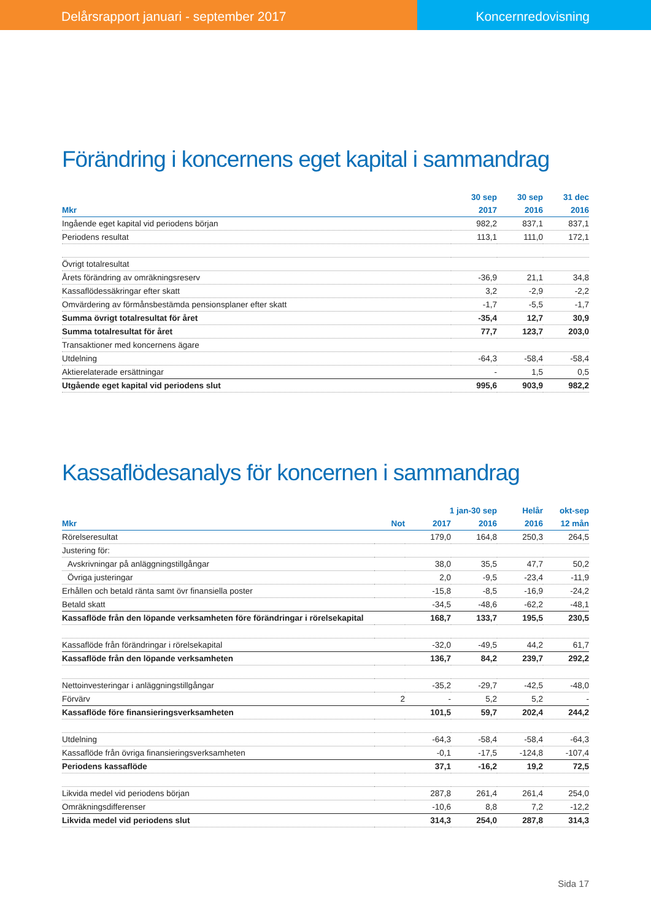Delårsrapport januari - september 2017
Koncernredovisning
Förändring i koncernens eget kapital i sammandrag
| | 30 sep | 30 sep | 31 dec |
| --- | --- | --- | --- |
| Mkr | 2017 | 2016 | 2016 |
| Ingående eget kapital vid periodens början | 982,2 | 837,1 | 837,1 |
| Periodens resultat | 113,1 | 111,0 | 172,1 |
| Övrigt totalresultat | | | |
| Årets förändring av omräkningsreserv | -36,9 | 21,1 | 34,8 |
| Kassaflödessäkringar efter skatt | 3,2 | -2,9 | -2,2 |
| Omvärdering av förmånsbestämda pensionsplaner efter skatt | -1,7 | -5,5 | -1,7 |
| Summa övrigt totalresultat för året | -35,4 | 12,7 | 30,9 |
| Summa totalresultat för året | 77,7 | 123,7 | 203,0 |
| Transaktioner med koncernens ägare | | | |
| Utdelning | -64,3 | -58,4 | -58,4 |
| Aktierelaterade ersättningar | - | 1,5 | 0,5 |
| Utgående eget kapital vid periodens slut | 995,6 | 903,9 | 982,2 |
Kassaflödesanalys för koncernen i sammandrag
| | | 1 jan-30 sep | | Helår | okt-sep |
| --- | --- | --- | --- | --- | --- |
| Mkr | Not | 2017 | 2016 | 2016 | 12 mån |
| Rörelseresultat | | 179,0 | 164,8 | 250,3 | 264,5 |
| Justering för: | | | | | |
| Avskrivningar på anläggningstillgångar | | 38,0 | 35,5 | 47,7 | 50,2 |
| Övriga justeringar | | 2,0 | -9,5 | -23,4 | -11,9 |
| Erhållen och betald ränta samt övr finansiella poster | | -15,8 | -8,5 | -16,9 | -24,2 |
| Betald skatt | | -34,5 | -48,6 | -62,2 | -48,1 |
| Kassaflöde från den löpande verksamheten före förändringar i rörelsekapital | | 168,7 | 133,7 | 195,5 | 230,5 |
| Kassaflöde från förändringar i rörelsekapital | | -32,0 | -49,5 | 44,2 | 61,7 |
| Kassaflöde från den löpande verksamheten | | 136,7 | 84,2 | 239,7 | 292,2 |
| Nettoinvesteringar i anläggningstillgångar | | -35,2 | -29,7 | -42,5 | -48,0 |
| Förvärv | 2 | - | 5,2 | 5,2 | - |
| Kassaflöde före finansieringsverksamheten | | 101,5 | 59,7 | 202,4 | 244,2 |
| Utdelning | | -64,3 | -58,4 | -58,4 | -64,3 |
| Kassaflöde från övriga finansieringsverksamheten | | -0,1 | -17,5 | -124,8 | -107,4 |
| Periodens kassaflöde | | 37,1 | -16,2 | 19,2 | 72,5 |
| Likvida medel vid periodens början | | 287,8 | 261,4 | 261,4 | 254,0 |
| Omräkningsdifferenser | | -10,6 | 8,8 | 7,2 | -12,2 |
| Likvida medel vid periodens slut | | 314,3 | 254,0 | 287,8 | 314,3 |
Sida 17